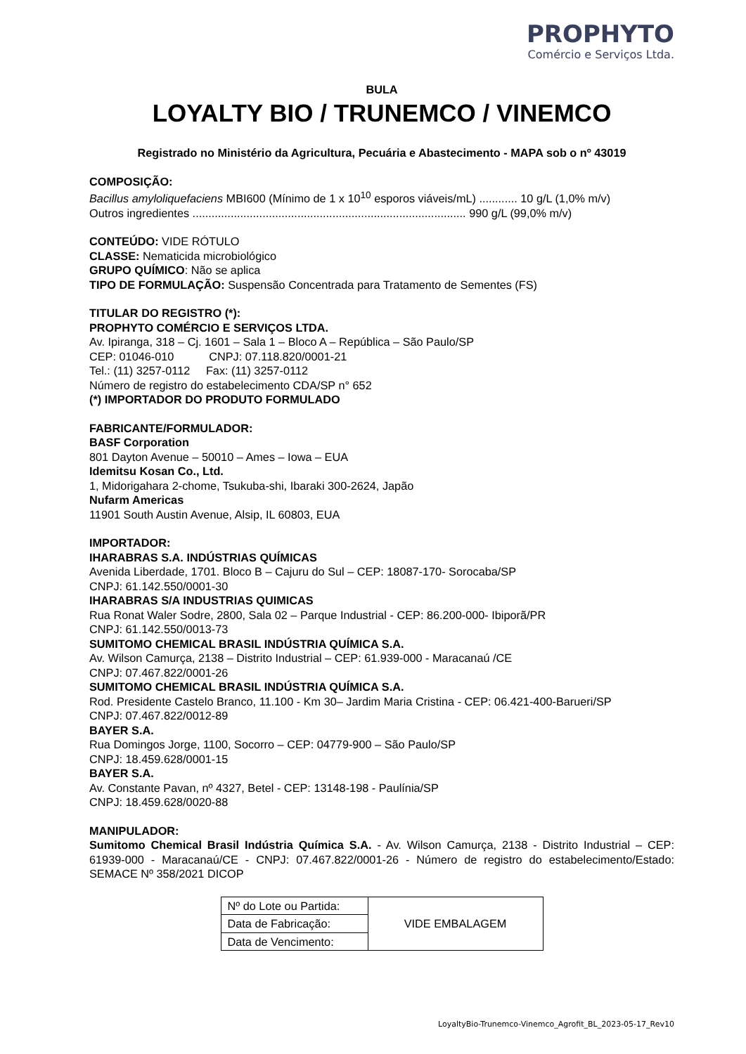PROPHYTO
Comércio e Serviços Ltda.
BULA
LOYALTY BIO / TRUNEMCO / VINEMCO
Registrado no Ministério da Agricultura, Pecuária e Abastecimento - MAPA sob o nº 43019
COMPOSIÇÃO:
Bacillus amyloliquefaciens MBI600 (Mínimo de 1 x 10<sup>10</sup> esporos viáveis/mL) ............ 10 g/L (1,0% m/v)
Outros ingredientes ...................................................................................... 990 g/L (99,0% m/v)
CONTEÚDO: VIDE RÓTULO
CLASSE: Nematicida microbiológico
GRUPO QUÍMICO: Não se aplica
TIPO DE FORMULAÇÃO: Suspensão Concentrada para Tratamento de Sementes (FS)
TITULAR DO REGISTRO (*):
PROPHYTO COMÉRCIO E SERVIÇOS LTDA.
Av. Ipiranga, 318 – Cj. 1601 – Sala 1 – Bloco A – República – São Paulo/SP
CEP: 01046-010 CNPJ: 07.118.820/0001-21
Tel.: (11) 3257-0112 Fax: (11) 3257-0112
Número de registro do estabelecimento CDA/SP n° 652
(*) IMPORTADOR DO PRODUTO FORMULADO
FABRICANTE/FORMULADOR:
BASF Corporation
801 Dayton Avenue – 50010 – Ames – Iowa – EUA
Idemitsu Kosan Co., Ltd.
1, Midorigahara 2-chome, Tsukuba-shi, Ibaraki 300-2624, Japão
Nufarm Americas
11901 South Austin Avenue, Alsip, IL 60803, EUA
IMPORTADOR:
IHARABRAS S.A. INDÚSTRIAS QUÍMICAS
Avenida Liberdade, 1701. Bloco B – Cajuru do Sul – CEP: 18087-170- Sorocaba/SP
CNPJ: 61.142.550/0001-30
IHARABRAS S/A INDUSTRIAS QUIMICAS
Rua Ronat Waler Sodre, 2800, Sala 02 – Parque Industrial - CEP: 86.200-000- Ibiporã/PR
CNPJ: 61.142.550/0013-73
SUMITOMO CHEMICAL BRASIL INDÚSTRIA QUÍMICA S.A.
Av. Wilson Camurça, 2138 – Distrito Industrial – CEP: 61.939-000 - Maracanaú /CE
CNPJ: 07.467.822/0001-26
SUMITOMO CHEMICAL BRASIL INDÚSTRIA QUÍMICA S.A.
Rod. Presidente Castelo Branco, 11.100 - Km 30– Jardim Maria Cristina - CEP: 06.421-400-Barueri/SP
CNPJ: 07.467.822/0012-89
BAYER S.A.
Rua Domingos Jorge, 1100, Socorro – CEP: 04779-900 – São Paulo/SP
CNPJ: 18.459.628/0001-15
BAYER S.A.
Av. Constante Pavan, nº 4327, Betel - CEP: 13148-198 - Paulínia/SP
CNPJ: 18.459.628/0020-88
MANIPULADOR:
Sumitomo Chemical Brasil Indústria Química S.A. - Av. Wilson Camurça, 2138 - Distrito Industrial – CEP: 61939-000 - Maracanaú/CE - CNPJ: 07.467.822/0001-26 - Número de registro do estabelecimento/Estado: SEMACE Nº 358/2021 DICOP
| Nº do Lote ou Partida: | VIDE EMBALAGEM |
| Data de Fabricação: | |
| Data de Vencimento: | |
LoyaltyBio-Trunemco-Vinemco_Agrofit_BL_2023-05-17_Rev10